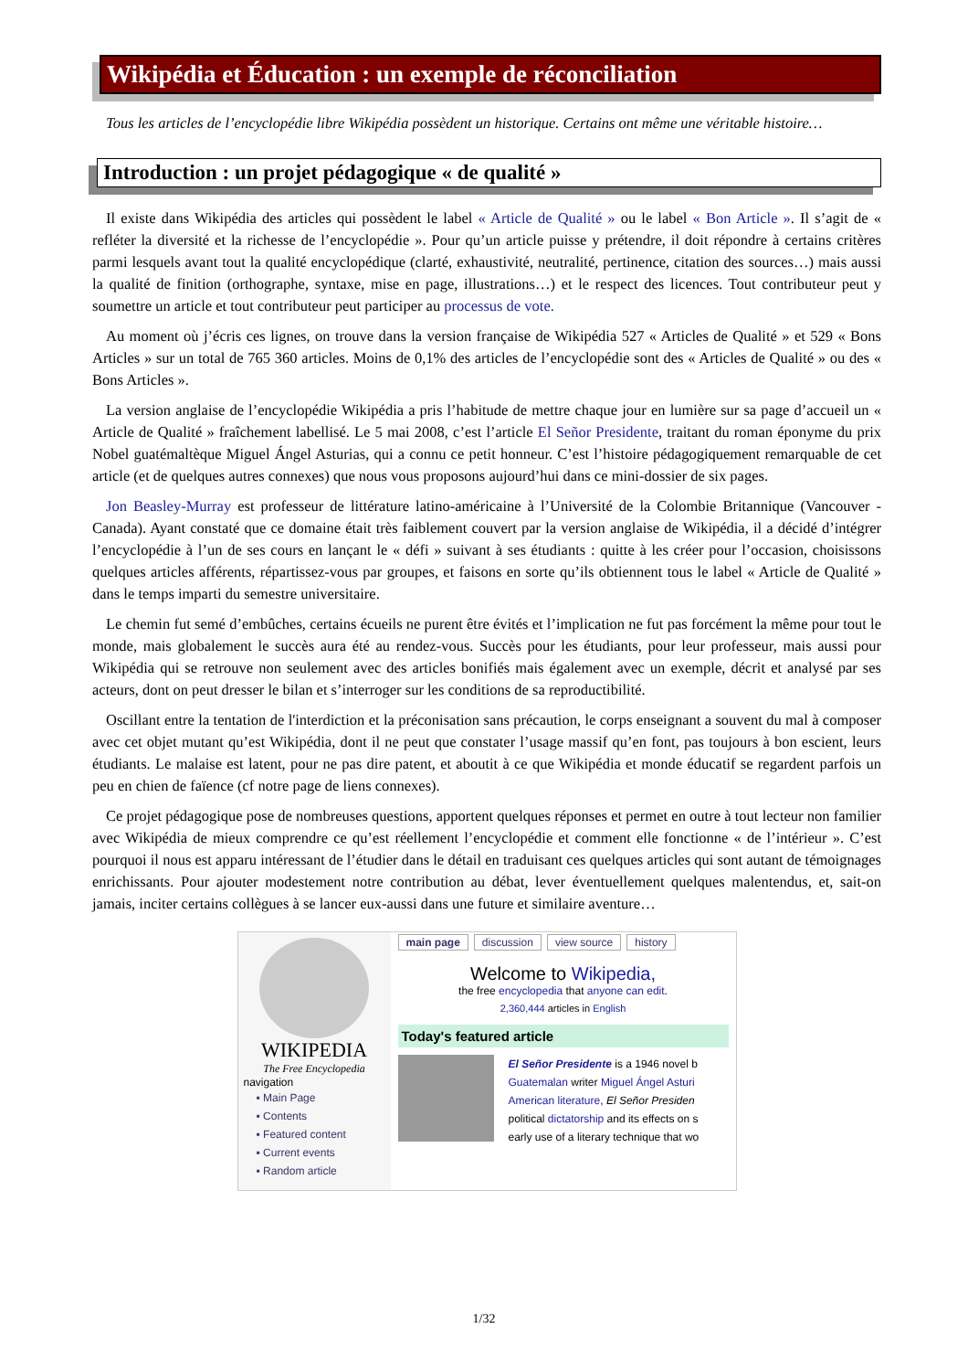Wikipédia et Éducation : un exemple de réconciliation
Tous les articles de l’encyclopédie libre Wikipédia possèdent un historique. Certains ont même une véritable histoire…
Introduction : un projet pédagogique « de qualité »
Il existe dans Wikipédia des articles qui possèdent le label « Article de Qualité » ou le label « Bon Article ». Il s’agit de « refléter la diversité et la richesse de l’encyclopédie ». Pour qu’un article puisse y prétendre, il doit répondre à certains critères parmi lesquels avant tout la qualité encyclopédique (clarté, exhaustivité, neutralité, pertinence, citation des sources…) mais aussi la qualité de finition (orthographe, syntaxe, mise en page, illustrations…) et le respect des licences. Tout contributeur peut y soumettre un article et tout contributeur peut participer au processus de vote.
Au moment où j’écris ces lignes, on trouve dans la version française de Wikipédia 527 « Articles de Qualité » et 529 « Bons Articles » sur un total de 765 360 articles. Moins de 0,1% des articles de l’encyclopédie sont des « Articles de Qualité » ou des « Bons Articles ».
La version anglaise de l’encyclopédie Wikipédia a pris l’habitude de mettre chaque jour en lumière sur sa page d’accueil un « Article de Qualité » fraîchement labellisé. Le 5 mai 2008, c’est l’article El Señor Presidente, traitant du roman éponyme du prix Nobel guatémaltèque Miguel Ángel Asturias, qui a connu ce petit honneur. C’est l’histoire pédagogiquement remarquable de cet article (et de quelques autres connexes) que nous vous proposons aujourd’hui dans ce mini-dossier de six pages.
Jon Beasley-Murray est professeur de littérature latino-américaine à l’Université de la Colombie Britannique (Vancouver - Canada). Ayant constaté que ce domaine était très faiblement couvert par la version anglaise de Wikipédia, il a décidé d’intégrer l’encyclopédie à l’un de ses cours en lançant le « défi » suivant à ses étudiants : quitte à les créer pour l’occasion, choisissons quelques articles afférents, répartissez-vous par groupes, et faisons en sorte qu’ils obtiennent tous le label « Article de Qualité » dans le temps imparti du semestre universitaire.
Le chemin fut semé d’embûches, certains écueils ne purent être évités et l’implication ne fut pas forcément la même pour tout le monde, mais globalement le succès aura été au rendez-vous. Succès pour les étudiants, pour leur professeur, mais aussi pour Wikipédia qui se retrouve non seulement avec des articles bonifiés mais également avec un exemple, décrit et analysé par ses acteurs, dont on peut dresser le bilan et s’interroger sur les conditions de sa reproductibilité.
Oscillant entre la tentation de l'interdiction et la préconisation sans précaution, le corps enseignant a souvent du mal à composer avec cet objet mutant qu’est Wikipédia, dont il ne peut que constater l’usage massif qu’en font, pas toujours à bon escient, leurs étudiants. Le malaise est latent, pour ne pas dire patent, et aboutit à ce que Wikipédia et monde éducatif se regardent parfois un peu en chien de faïence (cf notre page de liens connexes).
Ce projet pédagogique pose de nombreuses questions, apportent quelques réponses et permet en outre à tout lecteur non familier avec Wikipédia de mieux comprendre ce qu’est réellement l’encyclopédie et comment elle fonctionne « de l’intérieur ». C’est pourquoi il nous est apparu intéressant de l’étudier dans le détail en traduisant ces quelques articles qui sont autant de témoignages enrichissants. Pour ajouter modestement notre contribution au débat, lever éventuellement quelques malentendus, et, sait-on jamais, inciter certains collègues à se lancer eux-aussi dans une future et similaire aventure…
WIKIPEDIA
The Free Encyclopedia
navigation
▪ Main Page
▪ Contents
▪ Featured content
▪ Current events
▪ Random article
main page discussion view source history
Welcome to Wikipedia,
the free encyclopedia that anyone can edit.
2,360,444 articles in English
Today's featured article
El Señor Presidente is a 1946 novel b
Guatemalan writer Miguel Ángel Asturi
American literature, El Señor Presiden
political dictatorship and its effects on s
early use of a literary technique that wo
1/32